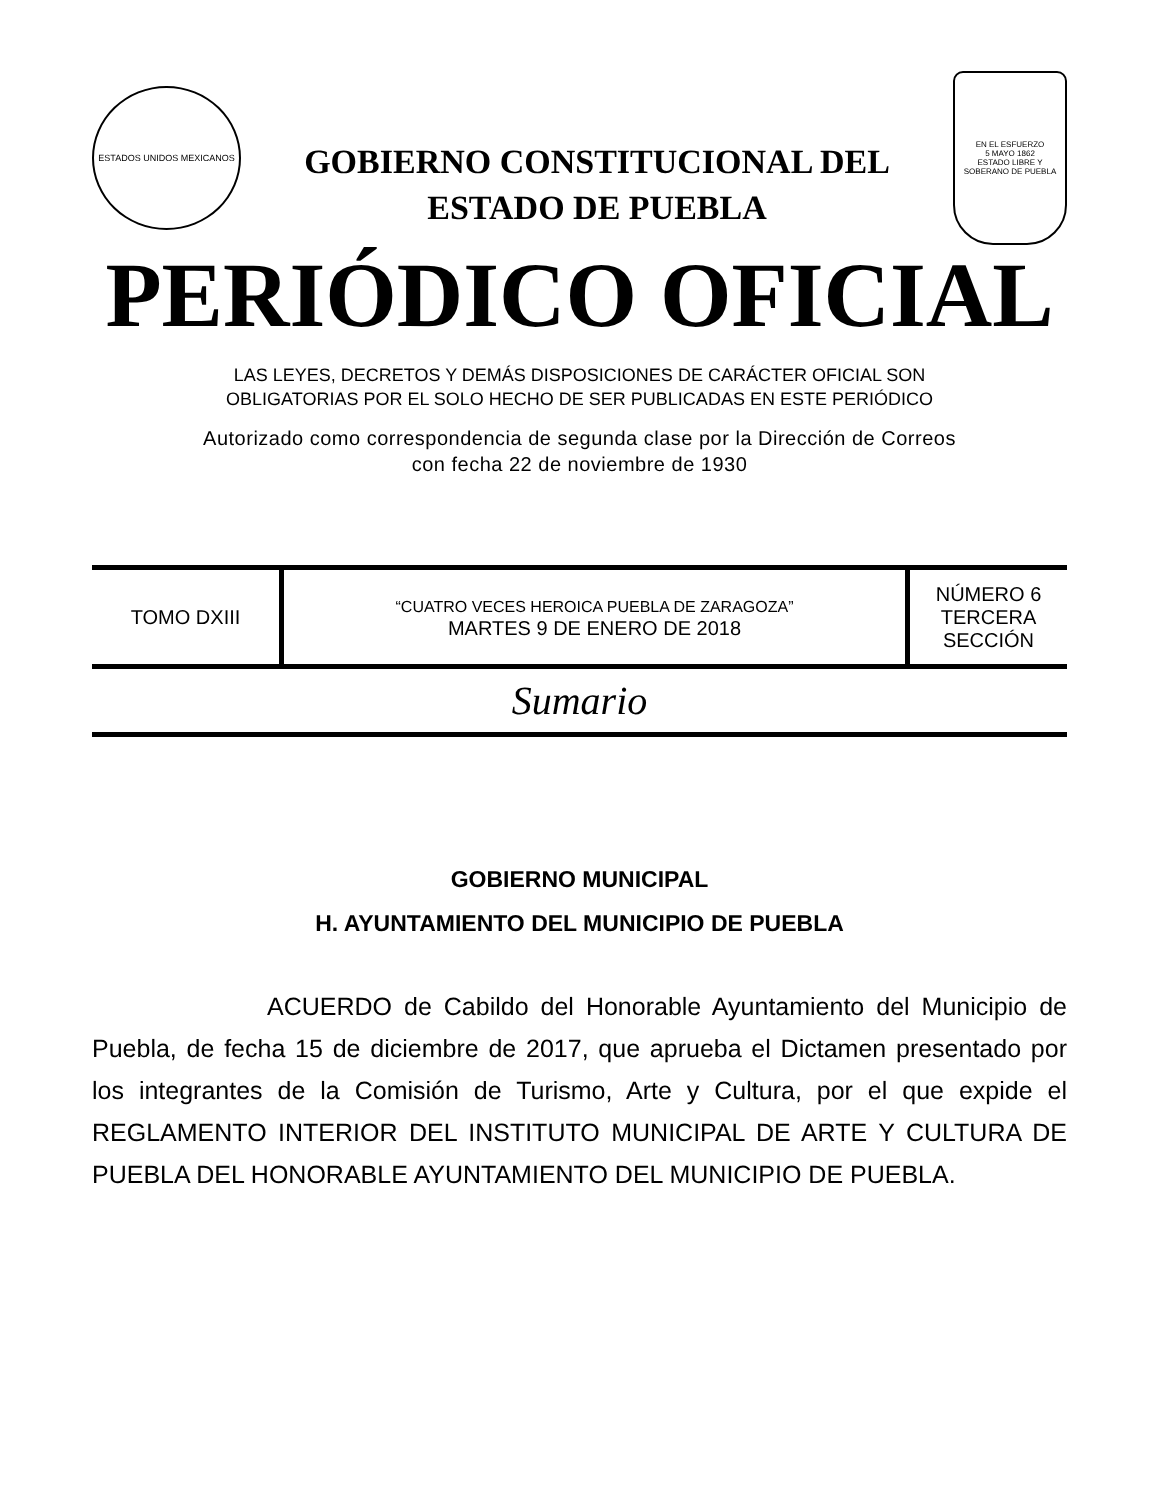ESTADOS UNIDOS MEXICANOS
GOBIERNO CONSTITUCIONAL DEL
ESTADO DE PUEBLA
EN EL ESFUERZO
5 MAYO 1862
ESTADO LIBRE Y SOBERANO DE PUEBLA
PERIÓDICO OFICIAL
LAS LEYES, DECRETOS Y DEMÁS DISPOSICIONES DE CARÁCTER OFICIAL SON
OBLIGATORIAS POR EL SOLO HECHO DE SER PUBLICADAS EN ESTE PERIÓDICO
Autorizado como correspondencia de segunda clase por la Dirección de Correos
con fecha 22 de noviembre de 1930
| TOMO DXIII | “CUATRO VECES HEROICA PUEBLA DE ZARAGOZA” MARTES 9 DE ENERO DE 2018 | NÚMERO 6 TERCERA SECCIÓN |
Sumario
GOBIERNO MUNICIPAL
H. AYUNTAMIENTO DEL MUNICIPIO DE PUEBLA
ACUERDO de Cabildo del Honorable Ayuntamiento del Municipio de Puebla, de fecha 15 de diciembre de 2017, que aprueba el Dictamen presentado por los integrantes de la Comisión de Turismo, Arte y Cultura, por el que expide el REGLAMENTO INTERIOR DEL INSTITUTO MUNICIPAL DE ARTE Y CULTURA DE PUEBLA DEL HONORABLE AYUNTAMIENTO DEL MUNICIPIO DE PUEBLA.